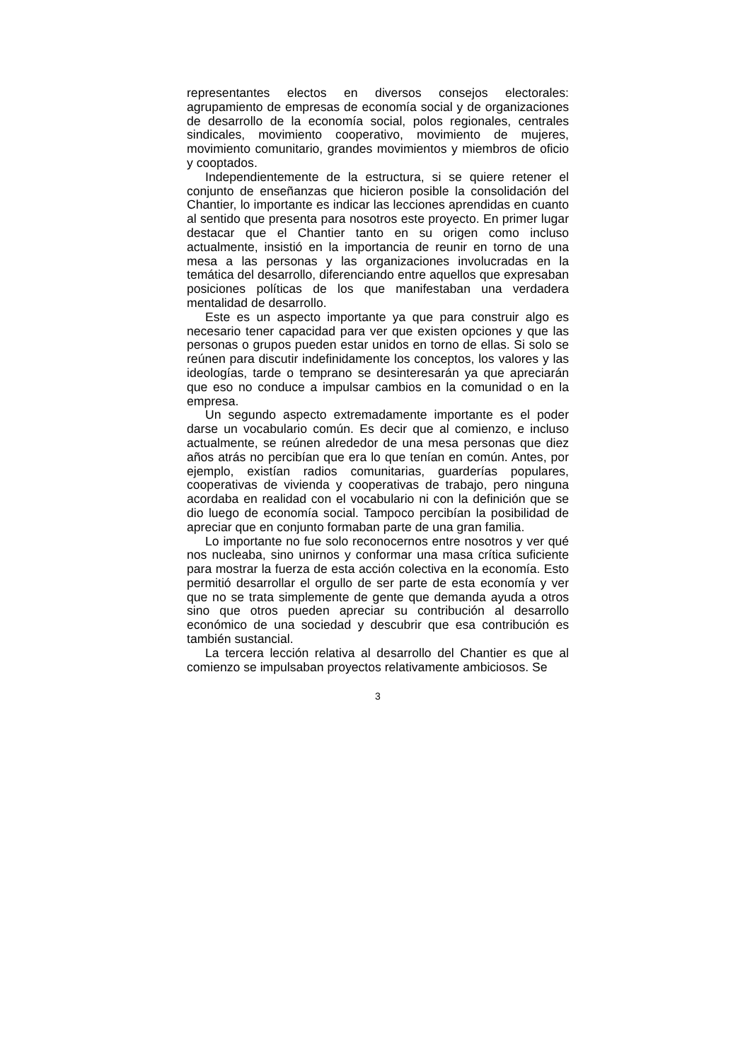representantes electos en diversos consejos electorales: agrupamiento de empresas de economía social y de organizaciones de desarrollo de la economía social, polos regionales, centrales sindicales, movimiento cooperativo, movimiento de mujeres, movimiento comunitario, grandes movimientos y miembros de oficio y cooptados.
Independientemente de la estructura, si se quiere retener el conjunto de enseñanzas que hicieron posible la consolidación del Chantier, lo importante es indicar las lecciones aprendidas en cuanto al sentido que presenta para nosotros este proyecto. En primer lugar destacar que el Chantier tanto en su origen como incluso actualmente, insistió en la importancia de reunir en torno de una mesa a las personas y las organizaciones involucradas en la temática del desarrollo, diferenciando entre aquellos que expresaban posiciones políticas de los que manifestaban una verdadera mentalidad de desarrollo.
Este es un aspecto importante ya que para construir algo es necesario tener capacidad para ver que existen opciones y que las personas o grupos pueden estar unidos en torno de ellas. Si solo se reúnen para discutir indefinidamente los conceptos, los valores y las ideologías, tarde o temprano se desinteresarán ya que apreciarán que eso no conduce a impulsar cambios en la comunidad o en la empresa.
Un segundo aspecto extremadamente importante es el poder darse un vocabulario común. Es decir que al comienzo, e incluso actualmente, se reúnen alrededor de una mesa personas que diez años atrás no percibían que era lo que tenían en común. Antes, por ejemplo, existían radios comunitarias, guarderías populares, cooperativas de vivienda y cooperativas de trabajo, pero ninguna acordaba en realidad con el vocabulario ni con la definición que se dio luego de economía social. Tampoco percibían la posibilidad de apreciar que en conjunto formaban parte de una gran familia.
Lo importante no fue solo reconocernos entre nosotros y ver qué nos nucleaba, sino unirnos y conformar una masa crítica suficiente para mostrar la fuerza de esta acción colectiva en la economía. Esto permitió desarrollar el orgullo de ser parte de esta economía y ver que no se trata simplemente de gente que demanda ayuda a otros sino que otros pueden apreciar su contribución al desarrollo económico de una sociedad y descubrir que esa contribución es también sustancial.
La tercera lección relativa al desarrollo del Chantier es que al comienzo se impulsaban proyectos relativamente ambiciosos. Se
3